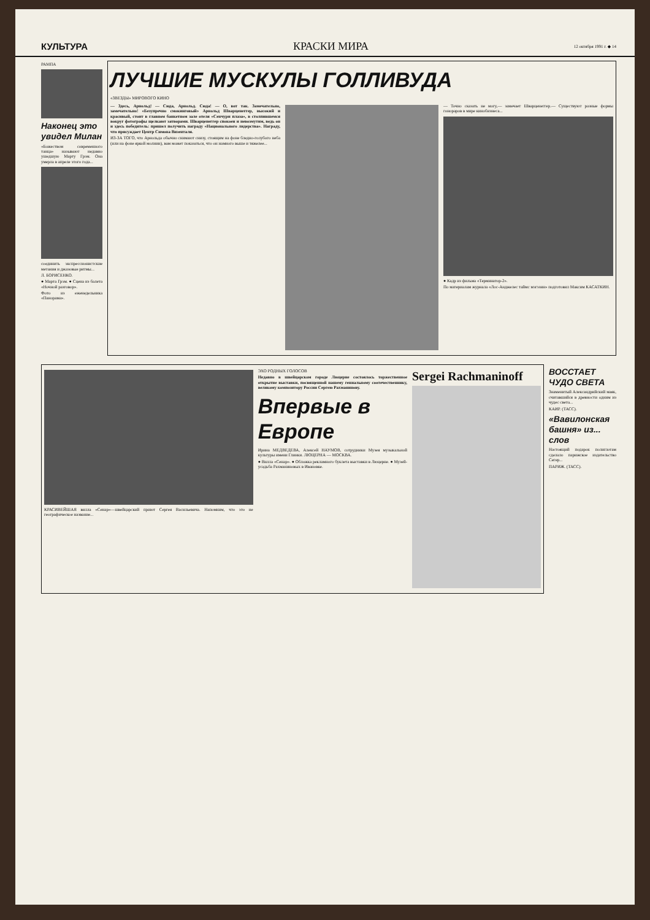КУЛЬТУРА КРАСКИ МИРА 12 октября 1991 г. ◆ 14
РАМПА
Наконец это увидел Милан
«Божеством современного танца» называют недавно ушедшую Марту Грэм. Она умерла в апреле этого года...
соединить экспрессионистские метания и джазовые ритмы...
Л. БОРИСЕНКО.
● Марта Грэм. ● Сцена из балета «Ночной разговор».
Фото из еженедельника «Панорама».
ЛУЧШИЕ МУСКУЛЫ ГОЛЛИВУДА
«ЗВЕЗДЫ» МИРОВОГО КИНО
— Здесь, Арнольд! — Сюда, Арнольд. Сюда! — О, вот так. Замечательно, замечательно! «Безупречно смокинговый» Арнольд Шварценеггер, высокий и красивый, стоит в главном банкетном зале отеля «Сенчури плаза», в столпившемся вокруг фотографы щелкают затворами. Шварценеггер спокоен и невозмутим, ведь он и здесь победитель: пришел получить награду «Национального лидерства». Награду, что присуждает Центр Симона Визенталя.
ИЗ-ЗА ТОГО, что Арнольда обычно снимают снизу, стоящим на фоне бледно-голубого неба (или на фоне яркой молнии), вам может показаться, что он намного выше и тяжелее...
— Точно сказать не могу,— замечает Шварценеггер.— Существуют разные формы гонораров в мире кинобизнеса...
● Кадр из фильма «Терминатор-2».
По материалам журнала «Лос-Анджелес таймс мэгэзин» подготовил Максим КАСАТКИН.
КРАСИВЕЙШАЯ вилла «Сенар»—швейцарский приют Сергея Васильевича. Напомним, что это не географическое название...
ЭХО РОДНЫХ ГОЛОСОВ
Недавно в швейцарском городе Люцерне состоялось торжественное открытие выставки, посвященной нашему гениальному соотечественнику, великому композитору России Сергею Рахманинову.
Впервые в Европе
Ирина МЕДВЕДЕВА, Алексей НАУМОВ, сотрудники Музея музыкальной культуры имени Глинки. ЛЮЦЕРНА — МОСКВА.
● Вилла «Сенар». ● Обложка рекламного буклета выставки в Люцерне. ● Музей-усадьба Рахманиновых в Ивановке.
Sergei Rachmaninoff
ВОССТАЕТ ЧУДО СВЕТА
Знаменитый Александрийский маяк, считавшийся в древности одним из чудес света...
КАИР. (ТАСС).
«Вавилонская башня» из... слов
Настоящий подарок полиглотам сделало парижское издательство Сегер...
ПАРИЖ. (ТАСС).